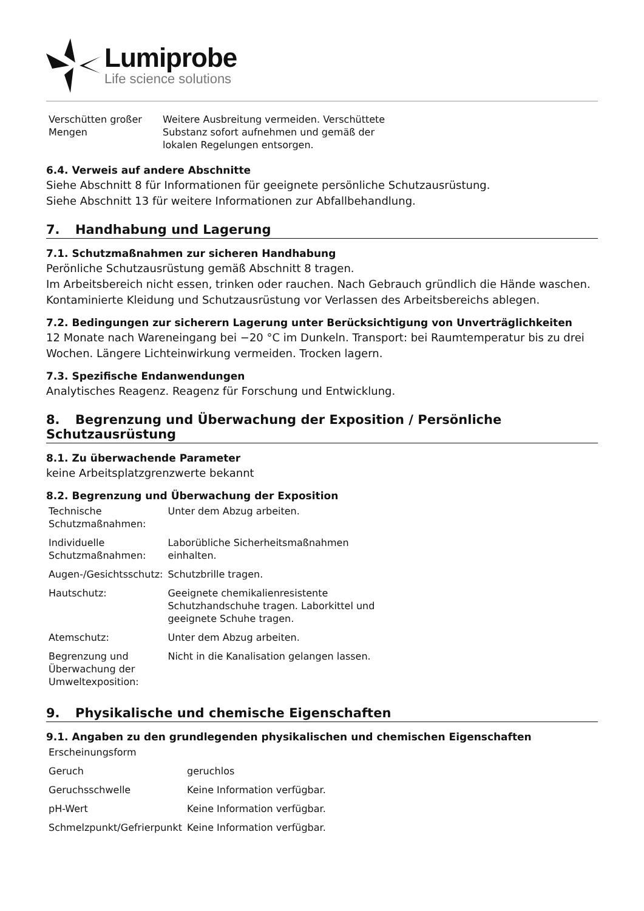Lumiprobe
Life science solutions
| Verschütten großer Mengen | Weitere Ausbreitung vermeiden. Verschüttete Substanz sofort aufnehmen und gemäß der lokalen Regelungen entsorgen. |
6.4. Verweis auf andere Abschnitte
Siehe Abschnitt 8 für Informationen für geeignete persönliche Schutzausrüstung.
Siehe Abschnitt 13 für weitere Informationen zur Abfallbehandlung.
7. Handhabung und Lagerung
7.1. Schutzmaßnahmen zur sicheren Handhabung
Perönliche Schutzausrüstung gemäß Abschnitt 8 tragen.
Im Arbeitsbereich nicht essen, trinken oder rauchen. Nach Gebrauch gründlich die Hände waschen. Kontaminierte Kleidung und Schutzausrüstung vor Verlassen des Arbeitsbereichs ablegen.
7.2. Bedingungen zur sicherern Lagerung unter Berücksichtigung von Unverträglichkeiten
12 Monate nach Wareneingang bei −20 °C im Dunkeln. Transport: bei Raumtemperatur bis zu drei Wochen. Längere Lichteinwirkung vermeiden. Trocken lagern.
7.3. Spezifische Endanwendungen
Analytisches Reagenz. Reagenz für Forschung und Entwicklung.
8. Begrenzung und Überwachung der Exposition / Persönliche Schutzausrüstung
8.1. Zu überwachende Parameter
keine Arbeitsplatzgrenzwerte bekannt
8.2. Begrenzung und Überwachung der Exposition
| Technische Schutzmaßnahmen: | Unter dem Abzug arbeiten. |
| Individuelle Schutzmaßnahmen: | Laborübliche Sicherheitsmaßnahmen einhalten. |
| Augen-/Gesichtsschutz: | Schutzbrille tragen. |
| Hautschutz: | Geeignete chemikalienresistente Schutzhandschuhe tragen. Laborkittel und geeignete Schuhe tragen. |
| Atemschutz: | Unter dem Abzug arbeiten. |
| Begrenzung und Überwachung der Umweltexposition: | Nicht in die Kanalisation gelangen lassen. |
9. Physikalische und chemische Eigenschaften
9.1. Angaben zu den grundlegenden physikalischen und chemischen Eigenschaften
| Erscheinungsform | |
| Geruch | geruchlos |
| Geruchsschwelle | Keine Information verfügbar. |
| pH-Wert | Keine Information verfügbar. |
| Schmelzpunkt/Gefrierpunkt | Keine Information verfügbar. |